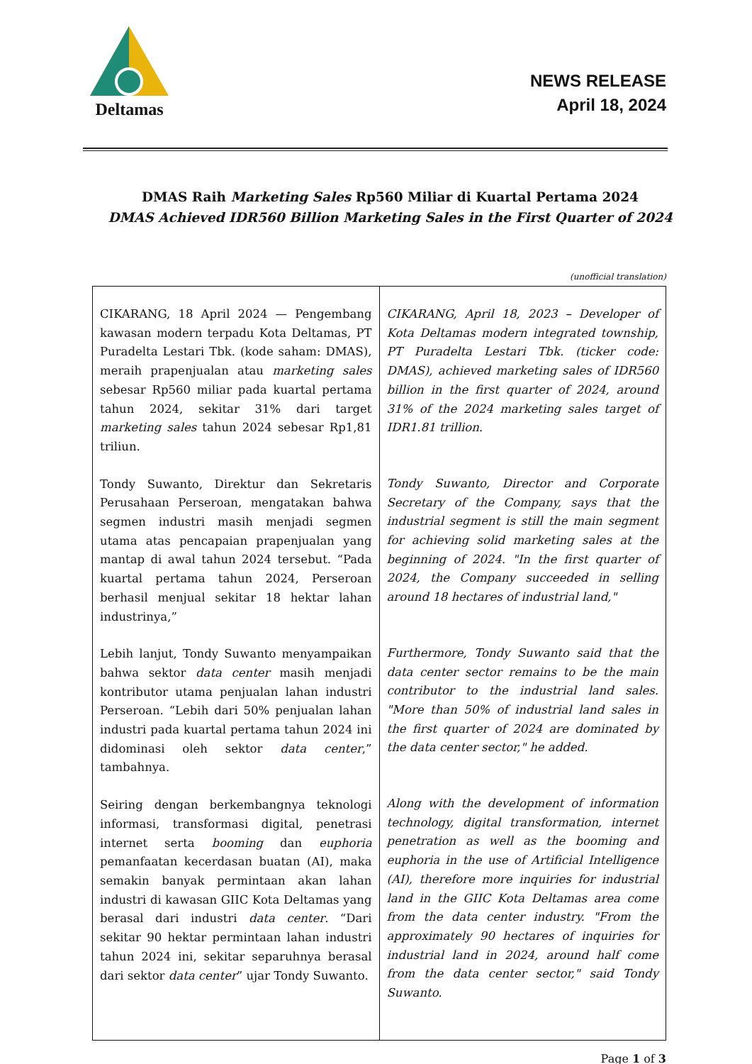Deltamas
NEWS RELEASE
April 18, 2024
DMAS Raih Marketing Sales Rp560 Miliar di Kuartal Pertama 2024
DMAS Achieved IDR560 Billion Marketing Sales in the First Quarter of 2024
(unofficial translation)
| CIKARANG, 18 April 2024 — Pengembang kawasan modern terpadu Kota Deltamas, PT Puradelta Lestari Tbk. (kode saham: DMAS), meraih prapenjualan atau marketing sales sebesar Rp560 miliar pada kuartal pertama tahun 2024, sekitar 31% dari target marketing sales tahun 2024 sebesar Rp1,81 triliun. Tondy Suwanto, Direktur dan Sekretaris Perusahaan Perseroan, mengatakan bahwa segmen industri masih menjadi segmen utama atas pencapaian prapenjualan yang mantap di awal tahun 2024 tersebut. “Pada kuartal pertama tahun 2024, Perseroan berhasil menjual sekitar 18 hektar lahan industrinya,” Lebih lanjut, Tondy Suwanto menyampaikan bahwa sektor data center masih menjadi kontributor utama penjualan lahan industri Perseroan. “Lebih dari 50% penjualan lahan industri pada kuartal pertama tahun 2024 ini didominasi oleh sektor data center ,” tambahnya. Seiring dengan berkembangnya teknologi informasi, transformasi digital, penetrasi internet serta booming dan euphoria pemanfaatan kecerdasan buatan (AI), maka semakin banyak permintaan akan lahan industri di kawasan GIIC Kota Deltamas yang berasal dari industri data center . “Dari sekitar 90 hektar permintaan lahan industri tahun 2024 ini, sekitar separuhnya berasal dari sektor data center ” ujar Tondy Suwanto. | CIKARANG, April 18, 2023 – Developer of Kota Deltamas modern integrated township, PT Puradelta Lestari Tbk. (ticker code: DMAS), achieved marketing sales of IDR560 billion in the first quarter of 2024, around 31% of the 2024 marketing sales target of IDR1.81 trillion. Tondy Suwanto, Director and Corporate Secretary of the Company, says that the industrial segment is still the main segment for achieving solid marketing sales at the beginning of 2024. "In the first quarter of 2024, the Company succeeded in selling around 18 hectares of industrial land," Furthermore, Tondy Suwanto said that the data center sector remains to be the main contributor to the industrial land sales. "More than 50% of industrial land sales in the first quarter of 2024 are dominated by the data center sector," he added. Along with the development of information technology, digital transformation, internet penetration as well as the booming and euphoria in the use of Artificial Intelligence (AI), therefore more inquiries for industrial land in the GIIC Kota Deltamas area come from the data center industry. "From the approximately 90 hectares of inquiries for industrial land in 2024, around half come from the data center sector," said Tondy Suwanto. |
Page 1 of 3